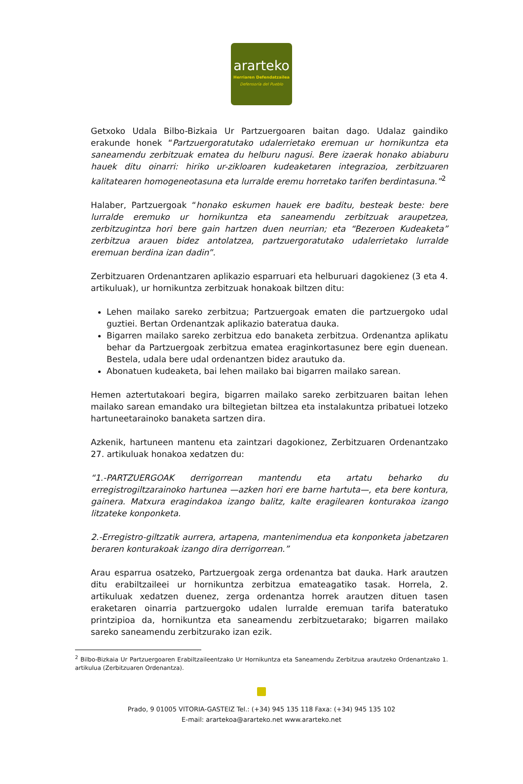ararteko
Herriaren Defendatzailea
Defensoría del Pueblo
Getxoko Udala Bilbo-Bizkaia Ur Partzuergoaren baitan dago. Udalaz gaindiko erakunde honek “Partzuergoratutako udalerrietako eremuan ur hornikuntza eta saneamendu zerbitzuak ematea du helburu nagusi. Bere izaerak honako abiaburu hauek ditu oinarri: hiriko ur-zikloaren kudeaketaren integrazioa, zerbitzuaren kalitatearen homogeneotasuna eta lurralde eremu horretako tarifen berdintasuna.”<sup>2</sup>
Halaber, Partzuergoak “honako eskumen hauek ere baditu, besteak beste: bere lurralde eremuko ur hornikuntza eta saneamendu zerbitzuak araupetzea, zerbitzugintza hori bere gain hartzen duen neurrian; eta “Bezeroen Kudeaketa” zerbitzua arauen bidez antolatzea, partzuergoratutako udalerrietako lurralde eremuan berdina izan dadin”.
Zerbitzuaren Ordenantzaren aplikazio esparruari eta helburuari dagokienez (3 eta 4. artikuluak), ur hornikuntza zerbitzuak honakoak biltzen ditu:
Lehen mailako sareko zerbitzua; Partzuergoak ematen die partzuergoko udal guztiei. Bertan Ordenantzak aplikazio bateratua dauka.
Bigarren mailako sareko zerbitzua edo banaketa zerbitzua. Ordenantza aplikatu behar da Partzuergoak zerbitzua ematea eraginkortasunez bere egin duenean. Bestela, udala bere udal ordenantzen bidez arautuko da.
Abonatuen kudeaketa, bai lehen mailako bai bigarren mailako sarean.
Hemen aztertutakoari begira, bigarren mailako sareko zerbitzuaren baitan lehen mailako sarean emandako ura biltegietan biltzea eta instalakuntza pribatuei lotzeko hartuneetarainoko banaketa sartzen dira.
Azkenik, hartuneen mantenu eta zaintzari dagokionez, Zerbitzuaren Ordenantzako 27. artikuluak honakoa xedatzen du:
“1.-PARTZUERGOAK derrigorrean mantendu eta artatu beharko du erregistrogiltzarainoko hartunea —azken hori ere barne hartuta—, eta bere kontura, gainera. Matxura eragindakoa izango balitz, kalte eragilearen konturakoa izango litzateke konponketa.
2.-Erregistro-giltzatik aurrera, artapena, mantenimendua eta konponketa jabetzaren beraren konturakoak izango dira derrigorrean.”
Arau esparrua osatzeko, Partzuergoak zerga ordenantza bat dauka. Hark arautzen ditu erabiltzaileei ur hornikuntza zerbitzua emateagatiko tasak. Horrela, 2. artikuluak xedatzen duenez, zerga ordenantza horrek arautzen dituen tasen eraketaren oinarria partzuergoko udalen lurralde eremuan tarifa bateratuko printzipioa da, hornikuntza eta saneamendu zerbitzuetarako; bigarren mailako sareko saneamendu zerbitzurako izan ezik.
<sup>2</sup> Bilbo-Bizkaia Ur Partzuergoaren Erabiltzaileentzako Ur Hornikuntza eta Saneamendu Zerbitzua arautzeko Ordenantzako 1. artikulua (Zerbitzuaren Ordenantza).
Prado, 9 01005 VITORIA-GASTEIZ Tel.: (+34) 945 135 118 Faxa: (+34) 945 135 102
E-mail: arartekoa@ararteko.net www.ararteko.net